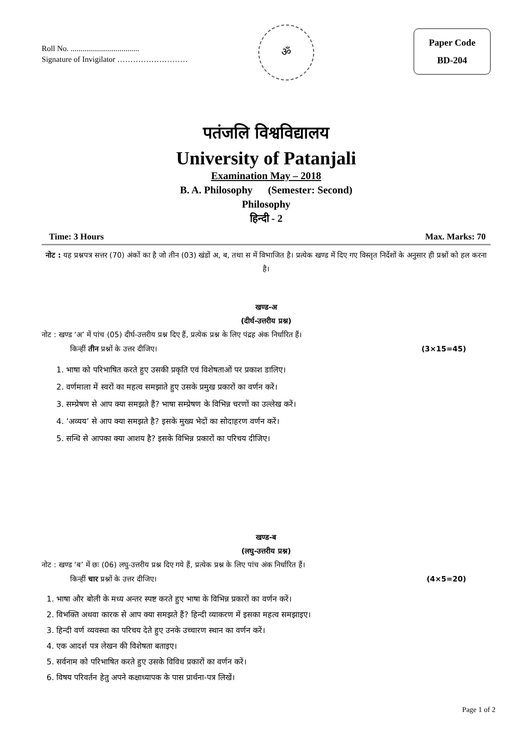Roll No. ...................................
Signature of Invigilator ………………………
ॐ
Paper Code
BD-204
पतंजलि विश्वविद्यालय
University of Patanjali
Examination May – 2018
B. A. Philosophy (Semester: Second)
Philosophy
हिन्दी - 2
Time: 3 Hours Max. Marks: 70
नोट : यह प्रश्नपत्र सत्तर (70) अंकों का है जो तीन (03) खंडों अ, ब, तथा स में विभाजित है। प्रत्येक खण्ड में दिए गए विस्तृत निर्देशों के अनुसार ही प्रश्नों को हल करना है।
खण्ड-अ
(दीर्घ-उत्तरीय प्रश्न)
नोट : खण्ड ‘अ’ में पांच (05) दीर्घ-उत्तरीय प्रश्न दिए हैं, प्रत्येक प्रश्न के लिए पंद्रह अंक निर्धारित हैं।
किन्हीं तीन प्रश्नों के उत्तर दीजिए। (3×15=45)
1. भाषा को परिभाषित करते हुए उसकी प्रकृति एवं विशेषताओं पर प्रकाश डालिए।
2. वर्णमाला में स्वरों का महत्व समझाते हुए उसके प्रमुख प्रकारों का वर्णन करें।
3. सम्प्रेषण से आप क्या समझते हैं? भाषा सम्प्रेषण के विभिन्न चरणों का उल्लेख करें।
4. ‘अव्यय’ से आप क्या समझते है? इसके मुख्य भेदों का सोदाहरण वर्णन करें।
5. सन्धि से आपका क्या आशय है? इसके विभिन्न प्रकारों का परिचय दीजिए।
खण्ड-ब
(लघु-उत्तरीय प्रश्न)
नोट : खण्ड ‘ब’ में छः (06) लघु-उत्तरीय प्रश्न दिए गये हैं, प्रत्येक प्रश्न के लिए पांच अंक निर्धारित हैं।
किन्हीं चार प्रश्नों के उत्तर दीजिए। (4×5=20)
1. भाषा और बोली के मध्य अन्तर स्पष्ट करते हुए भाषा के विभिन्न प्रकारों का वर्णन करें।
2. विभक्ति अथवा कारक से आप क्या समझते हैं? हिन्दी व्याकरण में इसका महत्व समझाइए।
3. हिन्दी वर्ण व्यवस्था का परिचय देते हुए उनके उच्चारण स्थान का वर्णन करें।
4. एक आदर्श पत्र लेखन की विशेषता बताइए।
5. सर्वनाम को परिभाषित करते हुए उसके विविध प्रकारों का वर्णन करें।
6. विषय परिवर्तन हेतु अपने कक्षाध्यापक के पास प्रार्थना-पत्र लिखें।
Page 1 of 2